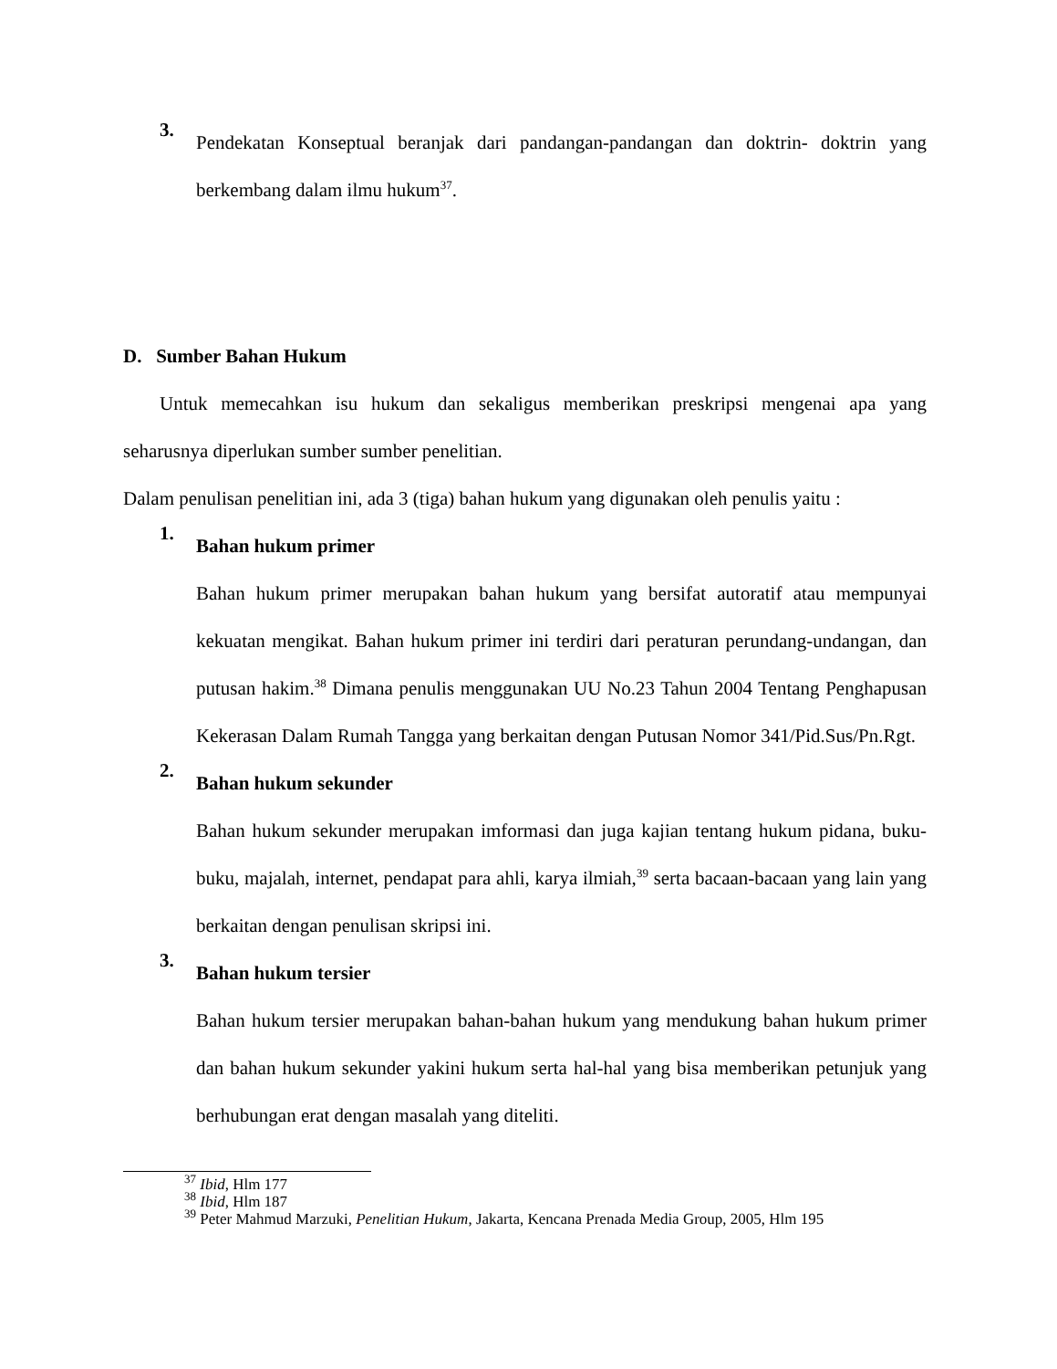3.
Pendekatan Konseptual beranjak dari pandangan-pandangan dan doktrin- doktrin yang berkembang dalam ilmu hukum<sup>37</sup>.
D. Sumber Bahan Hukum
Untuk memecahkan isu hukum dan sekaligus memberikan preskripsi mengenai apa yang seharusnya diperlukan sumber sumber penelitian.
Dalam penulisan penelitian ini, ada 3 (tiga) bahan hukum yang digunakan oleh penulis yaitu :
1. Bahan hukum primer
Bahan hukum primer merupakan bahan hukum yang bersifat autoratif atau mempunyai kekuatan mengikat. Bahan hukum primer ini terdiri dari peraturan perundang-undangan, dan putusan hakim.<sup>38</sup> Dimana penulis menggunakan UU No.23 Tahun 2004 Tentang Penghapusan Kekerasan Dalam Rumah Tangga yang berkaitan dengan Putusan Nomor 341/Pid.Sus/Pn.Rgt.
2. Bahan hukum sekunder
Bahan hukum sekunder merupakan imformasi dan juga kajian tentang hukum pidana, buku-buku, majalah, internet, pendapat para ahli, karya ilmiah,<sup>39</sup> serta bacaan-bacaan yang lain yang berkaitan dengan penulisan skripsi ini.
3. Bahan hukum tersier
Bahan hukum tersier merupakan bahan-bahan hukum yang mendukung bahan hukum primer dan bahan hukum sekunder yakini hukum serta hal-hal yang bisa memberikan petunjuk yang berhubungan erat dengan masalah yang diteliti.
<sup>37</sup> Ibid, Hlm 177
<sup>38</sup> Ibid, Hlm 187
<sup>39</sup> Peter Mahmud Marzuki, Penelitian Hukum, Jakarta, Kencana Prenada Media Group, 2005, Hlm 195